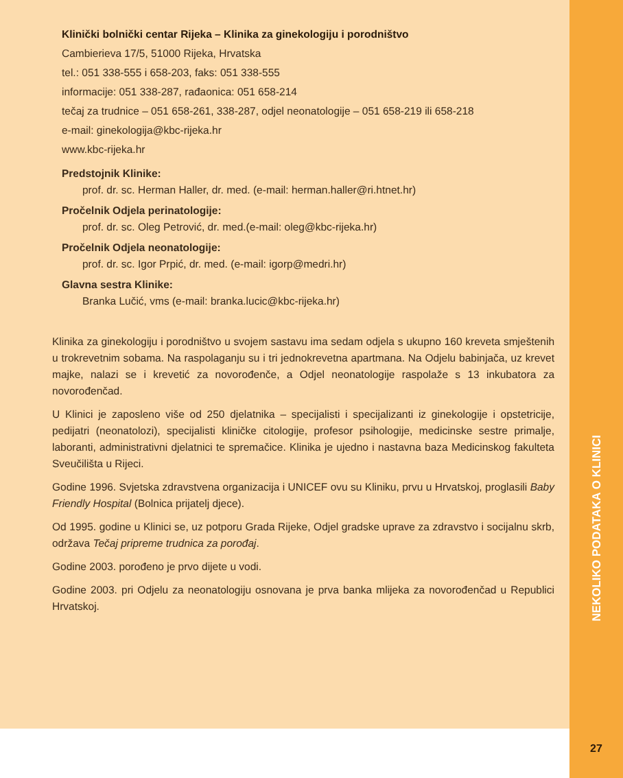Klinički bolnički centar Rijeka – Klinika za ginekologiju i porodništvo
Cambierieva 17/5, 51000 Rijeka, Hrvatska
tel.: 051 338-555 i 658-203, faks: 051 338-555
informacije: 051 338-287, rađaonica: 051 658-214
tečaj za trudnice – 051 658-261, 338-287, odjel neonatologije – 051 658-219 ili 658-218
e-mail: ginekologija@kbc-rijeka.hr
www.kbc-rijeka.hr
Predstojnik Klinike:
prof. dr. sc. Herman Haller, dr. med. (e-mail: herman.haller@ri.htnet.hr)
Pročelnik Odjela perinatologije:
prof. dr. sc. Oleg Petrović, dr. med.(e-mail: oleg@kbc-rijeka.hr)
Pročelnik Odjela neonatologije:
prof. dr. sc. Igor Prpić, dr. med. (e-mail: igorp@medri.hr)
Glavna sestra Klinike:
Branka Lučić, vms (e-mail: branka.lucic@kbc-rijeka.hr)
Klinika za ginekologiju i porodništvo u svojem sastavu ima sedam odjela s ukupno 160 kreveta smještenih u trokrevetnim sobama. Na raspolaganju su i tri jednokrevetna apartmana. Na Odjelu babinjača, uz krevet majke, nalazi se i krevetić za novorođenče, a Odjel neonatologije raspolaže s 13 inkubatora za novorođenčad.
U Klinici je zaposleno više od 250 djelatnika – specijalisti i specijalizanti iz ginekologije i opstetricije, pedijatri (neonatolozi), specijalisti kliničke citologije, profesor psihologije, medicinske sestre primalje, laboranti, administrativni djelatnici te spremačice. Klinika je ujedno i nastavna baza Medicinskog fakulteta Sveučilišta u Rijeci.
Godine 1996. Svjetska zdravstvena organizacija i UNICEF ovu su Kliniku, prvu u Hrvatskoj, proglasili Baby Friendly Hospital (Bolnica prijatelj djece).
Od 1995. godine u Klinici se, uz potporu Grada Rijeke, Odjel gradske uprave za zdravstvo i socijalnu skrb, održava Tečaj pripreme trudnica za porođaj.
Godine 2003. porođeno je prvo dijete u vodi.
Godine 2003. pri Odjelu za neonatologiju osnovana je prva banka mlijeka za novorođenčad u Republici Hrvatskoj.
NEKOLIKO PODATAKA O KLINICI
27